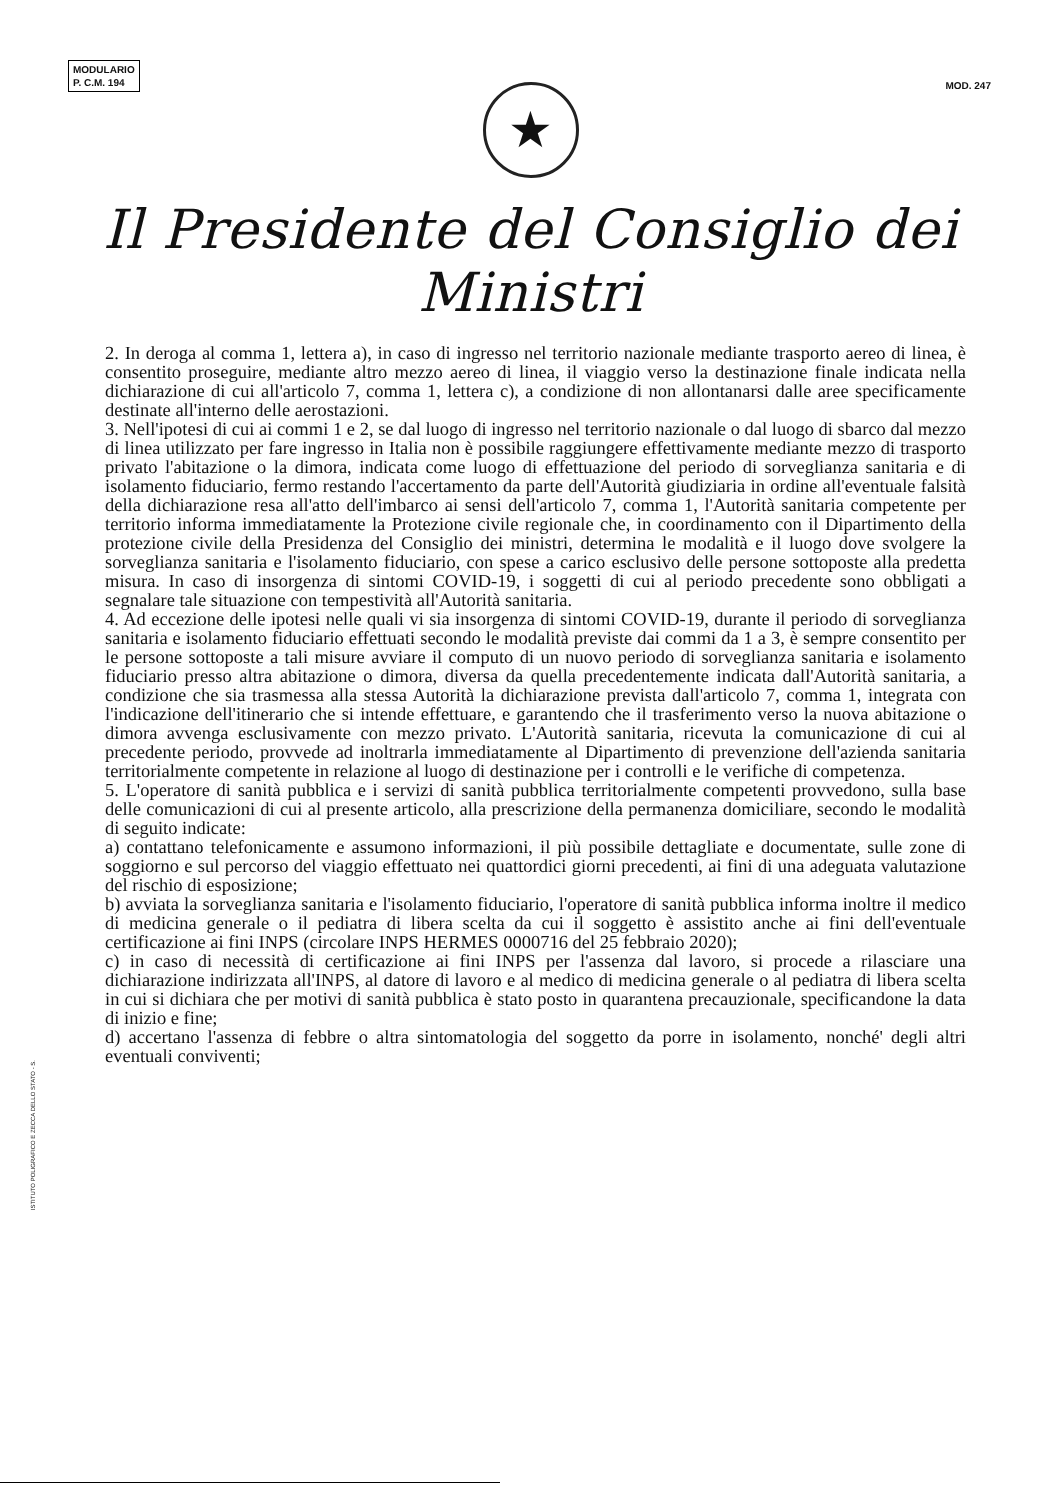MODULARIO
P. C.M. 194
MOD. 247
★
Il Presidente del Consiglio dei Ministri
2. In deroga al comma 1, lettera a), in caso di ingresso nel territorio nazionale mediante trasporto aereo di linea, è consentito proseguire, mediante altro mezzo aereo di linea, il viaggio verso la destinazione finale indicata nella dichiarazione di cui all'articolo 7, comma 1, lettera c), a condizione di non allontanarsi dalle aree specificamente destinate all'interno delle aerostazioni.
3. Nell'ipotesi di cui ai commi 1 e 2, se dal luogo di ingresso nel territorio nazionale o dal luogo di sbarco dal mezzo di linea utilizzato per fare ingresso in Italia non è possibile raggiungere effettivamente mediante mezzo di trasporto privato l'abitazione o la dimora, indicata come luogo di effettuazione del periodo di sorveglianza sanitaria e di isolamento fiduciario, fermo restando l'accertamento da parte dell'Autorità giudiziaria in ordine all'eventuale falsità della dichiarazione resa all'atto dell'imbarco ai sensi dell'articolo 7, comma 1, l'Autorità sanitaria competente per territorio informa immediatamente la Protezione civile regionale che, in coordinamento con il Dipartimento della protezione civile della Presidenza del Consiglio dei ministri, determina le modalità e il luogo dove svolgere la sorveglianza sanitaria e l'isolamento fiduciario, con spese a carico esclusivo delle persone sottoposte alla predetta misura. In caso di insorgenza di sintomi COVID-19, i soggetti di cui al periodo precedente sono obbligati a segnalare tale situazione con tempestività all'Autorità sanitaria.
4. Ad eccezione delle ipotesi nelle quali vi sia insorgenza di sintomi COVID-19, durante il periodo di sorveglianza sanitaria e isolamento fiduciario effettuati secondo le modalità previste dai commi da 1 a 3, è sempre consentito per le persone sottoposte a tali misure avviare il computo di un nuovo periodo di sorveglianza sanitaria e isolamento fiduciario presso altra abitazione o dimora, diversa da quella precedentemente indicata dall'Autorità sanitaria, a condizione che sia trasmessa alla stessa Autorità la dichiarazione prevista dall'articolo 7, comma 1, integrata con l'indicazione dell'itinerario che si intende effettuare, e garantendo che il trasferimento verso la nuova abitazione o dimora avvenga esclusivamente con mezzo privato. L'Autorità sanitaria, ricevuta la comunicazione di cui al precedente periodo, provvede ad inoltrarla immediatamente al Dipartimento di prevenzione dell'azienda sanitaria territorialmente competente in relazione al luogo di destinazione per i controlli e le verifiche di competenza.
5. L'operatore di sanità pubblica e i servizi di sanità pubblica territorialmente competenti provvedono, sulla base delle comunicazioni di cui al presente articolo, alla prescrizione della permanenza domiciliare, secondo le modalità di seguito indicate:
a) contattano telefonicamente e assumono informazioni, il più possibile dettagliate e documentate, sulle zone di soggiorno e sul percorso del viaggio effettuato nei quattordici giorni precedenti, ai fini di una adeguata valutazione del rischio di esposizione;
b) avviata la sorveglianza sanitaria e l'isolamento fiduciario, l'operatore di sanità pubblica informa inoltre il medico di medicina generale o il pediatra di libera scelta da cui il soggetto è assistito anche ai fini dell'eventuale certificazione ai fini INPS (circolare INPS HERMES 0000716 del 25 febbraio 2020);
c) in caso di necessità di certificazione ai fini INPS per l'assenza dal lavoro, si procede a rilasciare una dichiarazione indirizzata all'INPS, al datore di lavoro e al medico di medicina generale o al pediatra di libera scelta in cui si dichiara che per motivi di sanità pubblica è stato posto in quarantena precauzionale, specificandone la data di inizio e fine;
d) accertano l'assenza di febbre o altra sintomatologia del soggetto da porre in isolamento, nonché' degli altri eventuali conviventi;
ISTITUTO POLIGRAFICO E ZECCA DELLO STATO - S.